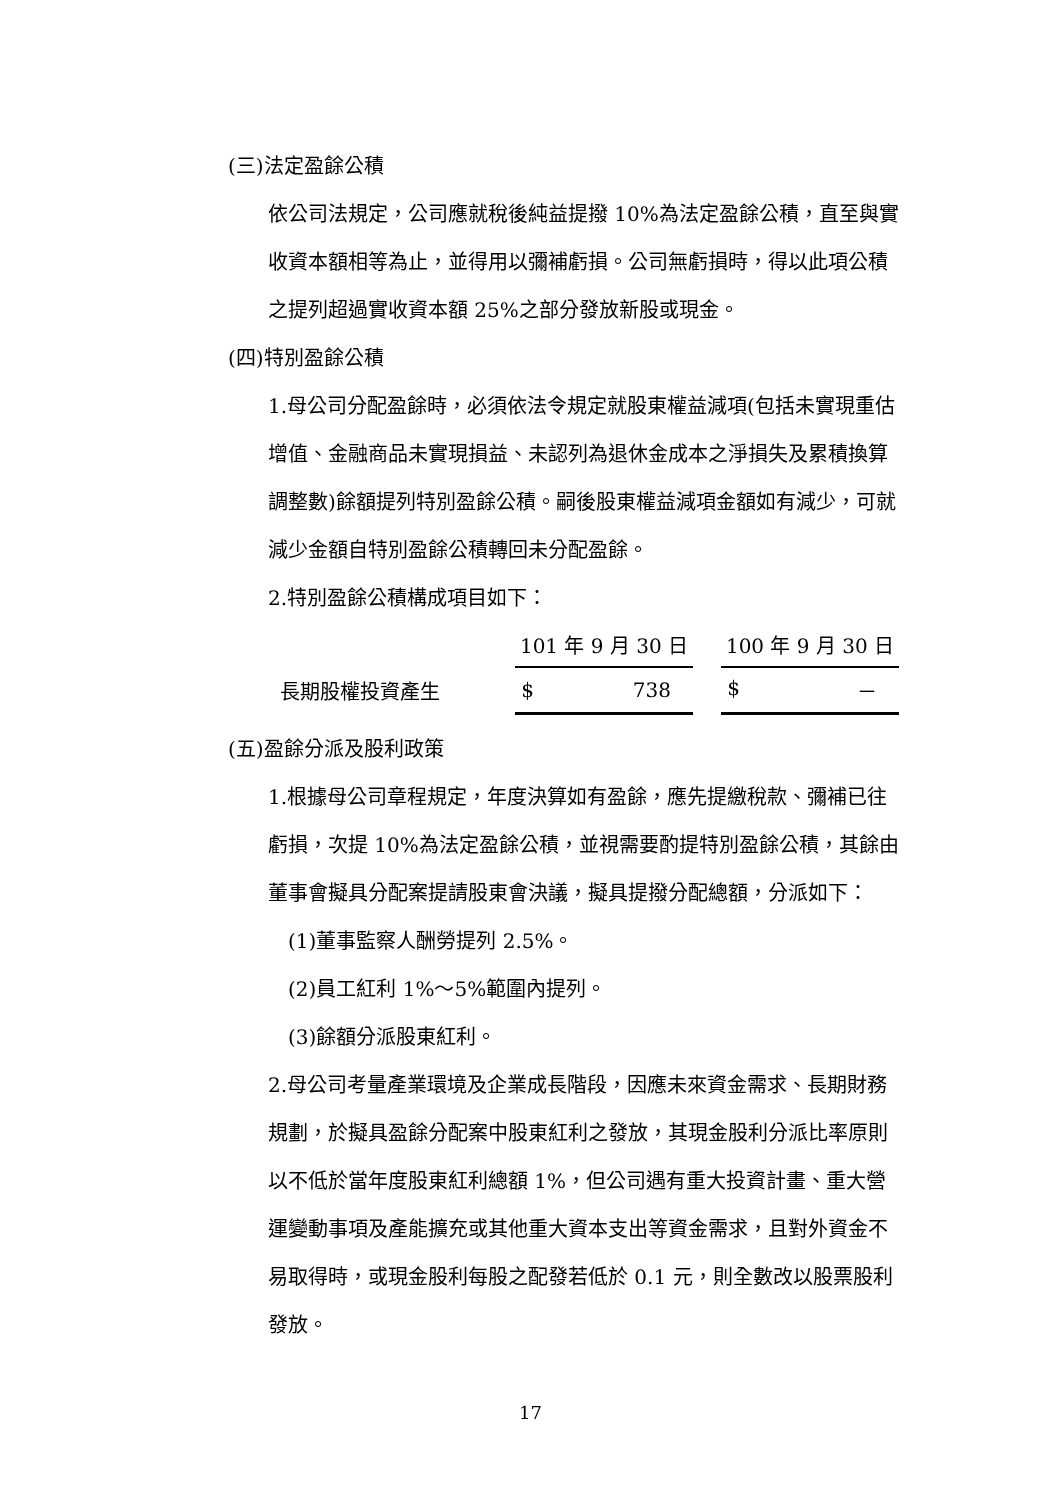(三)法定盈餘公積
依公司法規定，公司應就稅後純益提撥 10%為法定盈餘公積，直至與實收資本額相等為止，並得用以彌補虧損。公司無虧損時，得以此項公積之提列超過實收資本額 25%之部分發放新股或現金。
(四)特別盈餘公積
1.母公司分配盈餘時，必須依法令規定就股東權益減項(包括未實現重估增值、金融商品未實現損益、未認列為退休金成本之淨損失及累積換算調整數)餘額提列特別盈餘公積。嗣後股東權益減項金額如有減少，可就減少金額自特別盈餘公積轉回未分配盈餘。
2.特別盈餘公積構成項目如下：
| | 101 年 9 月 30 日 | | 100 年 9 月 30 日 |
| --- | --- | --- | --- |
| 長期股權投資產生 | $ 738 | | $ － |
(五)盈餘分派及股利政策
1.根據母公司章程規定，年度決算如有盈餘，應先提繳稅款、彌補已往虧損，次提 10%為法定盈餘公積，並視需要酌提特別盈餘公積，其餘由董事會擬具分配案提請股東會決議，擬具提撥分配總額，分派如下：
(1)董事監察人酬勞提列 2.5%。
(2)員工紅利 1%～5%範圍內提列。
(3)餘額分派股東紅利。
2.母公司考量產業環境及企業成長階段，因應未來資金需求、長期財務規劃，於擬具盈餘分配案中股東紅利之發放，其現金股利分派比率原則以不低於當年度股東紅利總額 1%，但公司遇有重大投資計畫、重大營運變動事項及產能擴充或其他重大資本支出等資金需求，且對外資金不易取得時，或現金股利每股之配發若低於 0.1 元，則全數改以股票股利發放。
17